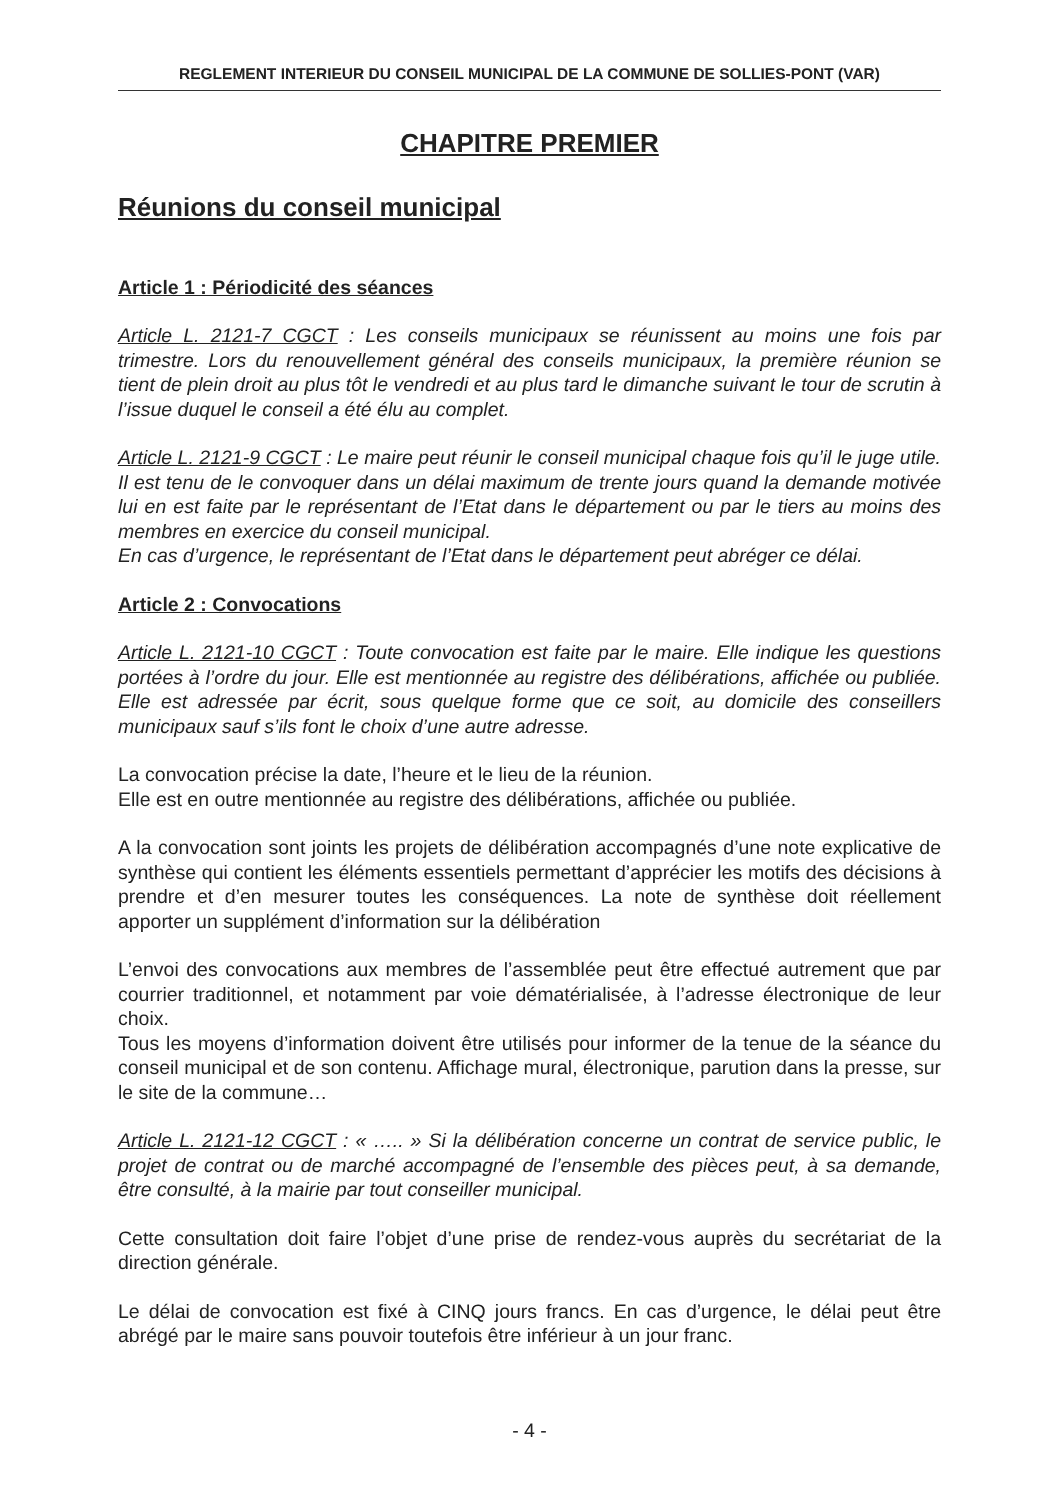REGLEMENT INTERIEUR DU CONSEIL MUNICIPAL DE LA COMMUNE DE SOLLIES-PONT (VAR)
CHAPITRE PREMIER
Réunions du conseil municipal
Article 1 : Périodicité des séances
Article L. 2121-7 CGCT : Les conseils municipaux se réunissent au moins une fois par trimestre. Lors du renouvellement général des conseils municipaux, la première réunion se tient de plein droit au plus tôt le vendredi et au plus tard le dimanche suivant le tour de scrutin à l’issue duquel le conseil a été élu au complet.
Article L. 2121-9 CGCT : Le maire peut réunir le conseil municipal chaque fois qu’il le juge utile. Il est tenu de le convoquer dans un délai maximum de trente jours quand la demande motivée lui en est faite par le représentant de l’Etat dans le département ou par le tiers au moins des membres en exercice du conseil municipal.
En cas d’urgence, le représentant de l’Etat dans le département peut abréger ce délai.
Article 2 : Convocations
Article L. 2121-10 CGCT : Toute convocation est faite par le maire. Elle indique les questions portées à l’ordre du jour. Elle est mentionnée au registre des délibérations, affichée ou publiée. Elle est adressée par écrit, sous quelque forme que ce soit, au domicile des conseillers municipaux sauf s’ils font le choix d’une autre adresse.
La convocation précise la date, l’heure et le lieu de la réunion.
Elle est en outre mentionnée au registre des délibérations, affichée ou publiée.
A la convocation sont joints les projets de délibération accompagnés d’une note explicative de synthèse qui contient les éléments essentiels permettant d’apprécier les motifs des décisions à prendre et d’en mesurer toutes les conséquences. La note de synthèse doit réellement apporter un supplément d’information sur la délibération
L’envoi des convocations aux membres de l’assemblée peut être effectué autrement que par courrier traditionnel, et notamment par voie dématérialisée, à l’adresse électronique de leur choix.
Tous les moyens d’information doivent être utilisés pour informer de la tenue de la séance du conseil municipal et de son contenu. Affichage mural, électronique, parution dans la presse, sur le site de la commune…
Article L. 2121-12 CGCT : « ….. » Si la délibération concerne un contrat de service public, le projet de contrat ou de marché accompagné de l’ensemble des pièces peut, à sa demande, être consulté, à la mairie par tout conseiller municipal.
Cette consultation doit faire l’objet d’une prise de rendez-vous auprès du secrétariat de la direction générale.
Le délai de convocation est fixé à CINQ jours francs. En cas d’urgence, le délai peut être abrégé par le maire sans pouvoir toutefois être inférieur à un jour franc.
- 4 -